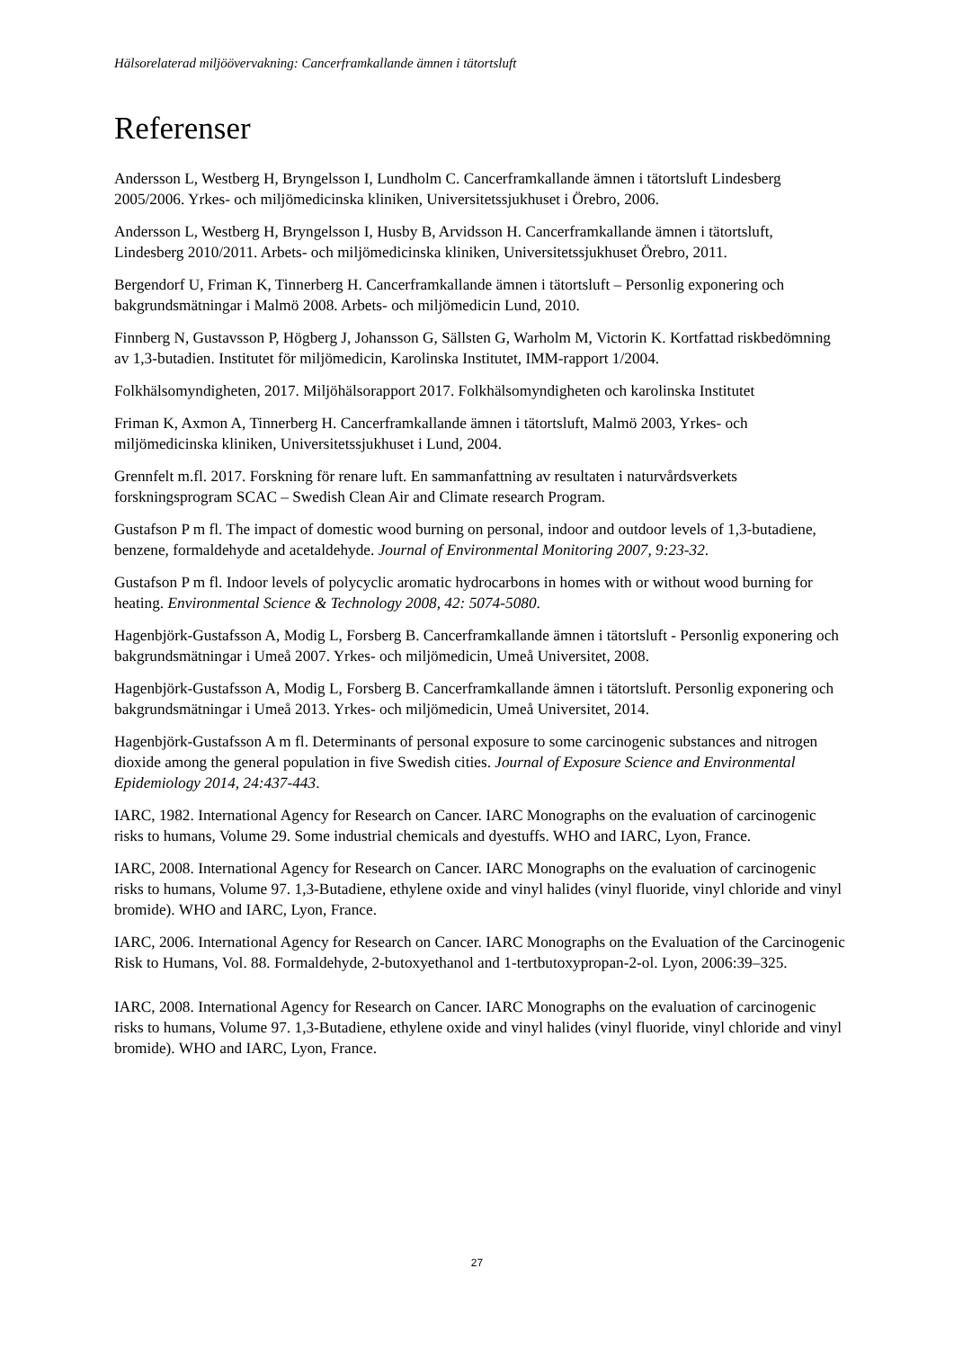Hälsorelaterad miljöövervakning: Cancerframkallande ämnen i tätortsluft
Referenser
Andersson L, Westberg H, Bryngelsson I, Lundholm C. Cancerframkallande ämnen i tätortsluft Lindesberg 2005/2006. Yrkes- och miljömedicinska kliniken, Universitetssjukhuset i Örebro, 2006.
Andersson L, Westberg H, Bryngelsson I, Husby B, Arvidsson H. Cancerframkallande ämnen i tätortsluft, Lindesberg 2010/2011. Arbets- och miljömedicinska kliniken, Universitetssjukhuset Örebro, 2011.
Bergendorf U, Friman K, Tinnerberg H. Cancerframkallande ämnen i tätortsluft – Personlig exponering och bakgrundsmätningar i Malmö 2008. Arbets- och miljömedicin Lund, 2010.
Finnberg N, Gustavsson P, Högberg J, Johansson G, Sällsten G, Warholm M, Victorin K. Kortfattad riskbedömning av 1,3-butadien. Institutet för miljömedicin, Karolinska Institutet, IMM-rapport 1/2004.
Folkhälsomyndigheten, 2017. Miljöhälsorapport 2017. Folkhälsomyndigheten och karolinska Institutet
Friman K, Axmon A, Tinnerberg H. Cancerframkallande ämnen i tätortsluft, Malmö 2003, Yrkes- och miljömedicinska kliniken, Universitetssjukhuset i Lund, 2004.
Grennfelt m.fl. 2017. Forskning för renare luft. En sammanfattning av resultaten i naturvårdsverkets forskningsprogram SCAC – Swedish Clean Air and Climate research Program.
Gustafson P m fl. The impact of domestic wood burning on personal, indoor and outdoor levels of 1,3-butadiene, benzene, formaldehyde and acetaldehyde. Journal of Environmental Monitoring 2007, 9:23-32.
Gustafson P m fl. Indoor levels of polycyclic aromatic hydrocarbons in homes with or without wood burning for heating. Environmental Science & Technology 2008, 42: 5074-5080.
Hagenbjörk-Gustafsson A, Modig L, Forsberg B. Cancerframkallande ämnen i tätortsluft - Personlig exponering och bakgrundsmätningar i Umeå 2007. Yrkes- och miljömedicin, Umeå Universitet, 2008.
Hagenbjörk-Gustafsson A, Modig L, Forsberg B. Cancerframkallande ämnen i tätortsluft. Personlig exponering och bakgrundsmätningar i Umeå 2013. Yrkes- och miljömedicin, Umeå Universitet, 2014.
Hagenbjörk-Gustafsson A m fl. Determinants of personal exposure to some carcinogenic substances and nitrogen dioxide among the general population in five Swedish cities. Journal of Exposure Science and Environmental Epidemiology 2014, 24:437-443.
IARC, 1982. International Agency for Research on Cancer. IARC Monographs on the evaluation of carcinogenic risks to humans, Volume 29. Some industrial chemicals and dyestuffs. WHO and IARC, Lyon, France.
IARC, 2008. International Agency for Research on Cancer. IARC Monographs on the evaluation of carcinogenic risks to humans, Volume 97. 1,3-Butadiene, ethylene oxide and vinyl halides (vinyl fluoride, vinyl chloride and vinyl bromide). WHO and IARC, Lyon, France.
IARC, 2006. International Agency for Research on Cancer. IARC Monographs on the Evaluation of the Carcinogenic Risk to Humans, Vol. 88. Formaldehyde, 2-butoxyethanol and 1-tertbutoxypropan-2-ol. Lyon, 2006:39–325.
IARC, 2008. International Agency for Research on Cancer. IARC Monographs on the evaluation of carcinogenic risks to humans, Volume 97. 1,3-Butadiene, ethylene oxide and vinyl halides (vinyl fluoride, vinyl chloride and vinyl bromide). WHO and IARC, Lyon, France.
27